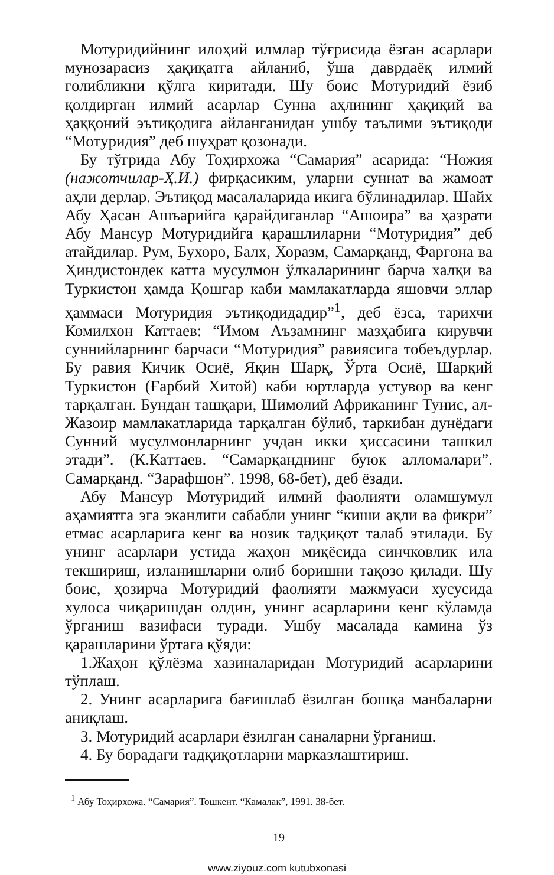Мотуридийнинг илоҳий илмлар тўғрисида ёзган асарлари мунозарасиз ҳақиқатга айланиб, ўша даврдаёқ илмий ғолибликни қўлга киритади. Шу боис Мотуридий ёзиб қолдирган илмий асарлар Сунна аҳлининг ҳақиқий ва ҳаққоний эътиқодига айланганидан ушбу таълими эътиқоди “Мотуридия” деб шуҳрат қозонади.
Бу тўғрида Абу Тоҳирхожа “Самария” асарида: “Ножия (нажотчилар-Ҳ.И.) фирқасиким, уларни суннат ва жамоат аҳли дерлар. Эътиқод масалаларида икига бўлинадилар. Шайх Абу Ҳасан Ашъарийга қарайдиганлар “Ашоира” ва ҳазрати Абу Мансур Мотуридийга қарашлиларни “Мотуридия” деб атайдилар. Рум, Бухоро, Балх, Хоразм, Самарқанд, Фарғона ва Ҳиндистондек катта мусулмон ўлкаларининг барча халқи ва Туркистон ҳамда Қошғар каби мамлакатларда яшовчи эллар ҳаммаси Мотуридия эътиқодидадир”<sup>1</sup>, деб ёзса, тарихчи Комилхон Каттаев: “Имом Аъзамнинг мазҳабига кирувчи суннийларнинг барчаси “Мотуридия” равиясига тобеъдурлар. Бу равия Кичик Осиё, Яқин Шарқ, Ўрта Осиё, Шарқий Туркистон (Ғарбий Хитой) каби юртларда устувор ва кенг тарқалган. Бундан ташқари, Шимолий Африканинг Тунис, ал-Жазоир мамлакатларида тарқалган бўлиб, таркибан дунёдаги Сунний мусулмонларнинг учдан икки ҳиссасини ташкил этади”. (К.Каттаев. “Самарқанднинг буюк алломалари”. Самарқанд. “Зарафшон”. 1998, 68-бет), деб ёзади.
Абу Мансур Мотуридий илмий фаолияти оламшумул аҳамиятга эга эканлиги сабабли унинг “киши ақли ва фикри” етмас асарларига кенг ва нозик тадқиқот талаб этилади. Бу унинг асарлари устида жаҳон миқёсида синчковлик ила текшириш, изланишларни олиб боришни тақозо қилади. Шу боис, ҳозирча Мотуридий фаолияти мажмуаси хусусида хулоса чиқаришдан олдин, унинг асарларини кенг кўламда ўрганиш вазифаси туради. Ушбу масалада камина ўз қарашларини ўртага қўяди:
1.Жаҳон қўлёзма хазиналаридан Мотуридий асарларини тўплаш.
2. Унинг асарларига бағишлаб ёзилган бошқа манбаларни аниқлаш.
3. Мотуридий асарлари ёзилган саналарни ўрганиш.
4. Бу борадаги тадқиқотларни марказлаштириш.
<sup>1</sup> Абу Тоҳирхожа. “Самария”. Тошкент. “Камалак”, 1991. 38-бет.
19
www.ziyouz.com kutubxonasi